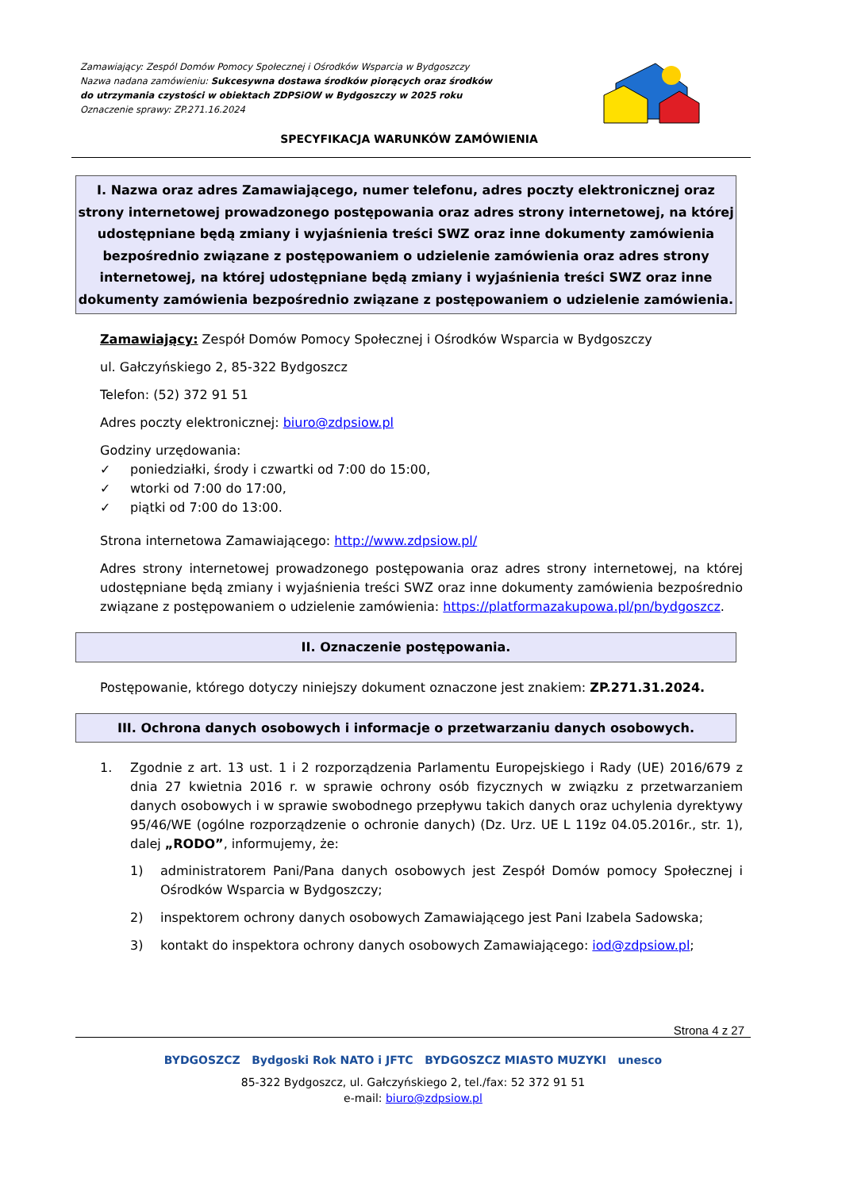Zamawiający: Zespól Domów Pomocy Społecznej i Ośrodków Wsparcia w Bydgoszczy
Nazwa nadana zamówieniu: Sukcesywna dostawa środków piorących oraz środków do utrzymania czystości w obiektach ZDPSiOW w Bydgoszczy w 2025 roku
Oznaczenie sprawy: ZP.271.16.2024
SPECYFIKACJA WARUNKÓW ZAMÓWIENIA
I. Nazwa oraz adres Zamawiającego, numer telefonu, adres poczty elektronicznej oraz strony internetowej prowadzonego postępowania oraz adres strony internetowej, na której udostępniane będą zmiany i wyjaśnienia treści SWZ oraz inne dokumenty zamówienia bezpośrednio związane z postępowaniem o udzielenie zamówienia oraz adres strony internetowej, na której udostępniane będą zmiany i wyjaśnienia treści SWZ oraz inne dokumenty zamówienia bezpośrednio związane z postępowaniem o udzielenie zamówienia.
Zamawiający: Zespół Domów Pomocy Społecznej i Ośrodków Wsparcia w Bydgoszczy
ul. Gałczyńskiego 2, 85-322 Bydgoszcz
Telefon: (52) 372 91 51
Adres poczty elektronicznej: biuro@zdpsiow.pl
Godziny urzędowania:
✓ poniedziałki, środy i czwartki od 7:00 do 15:00,
✓ wtorki od 7:00 do 17:00,
✓ piątki od 7:00 do 13:00.
Strona internetowa Zamawiającego: http://www.zdpsiow.pl/
Adres strony internetowej prowadzonego postępowania oraz adres strony internetowej, na której udostępniane będą zmiany i wyjaśnienia treści SWZ oraz inne dokumenty zamówienia bezpośrednio związane z postępowaniem o udzielenie zamówienia: https://platformazakupowa.pl/pn/bydgoszcz.
II. Oznaczenie postępowania.
Postępowanie, którego dotyczy niniejszy dokument oznaczone jest znakiem: ZP.271.31.2024.
III. Ochrona danych osobowych i informacje o przetwarzaniu danych osobowych.
1. Zgodnie z art. 13 ust. 1 i 2 rozporządzenia Parlamentu Europejskiego i Rady (UE) 2016/679 z dnia 27 kwietnia 2016 r. w sprawie ochrony osób fizycznych w związku z przetwarzaniem danych osobowych i w sprawie swobodnego przepływu takich danych oraz uchylenia dyrektywy 95/46/WE (ogólne rozporządzenie o ochronie danych) (Dz. Urz. UE L 119z 04.05.2016r., str. 1), dalej „RODO”, informujemy, że:
1) administratorem Pani/Pana danych osobowych jest Zespół Domów pomocy Społecznej i Ośrodków Wsparcia w Bydgoszczy;
2) inspektorem ochrony danych osobowych Zamawiającego jest Pani Izabela Sadowska;
3) kontakt do inspektora ochrony danych osobowych Zamawiającego: iod@zdpsiow.pl;
Strona 4 z 27
BYDGOSZCZ Bydgoski Rok NATO i JFTC BYDGOSZCZ MIASTO MUZYKI unesco
85-322 Bydgoszcz, ul. Gałczyńskiego 2, tel./fax: 52 372 91 51
e-mail: biuro@zdpsiow.pl